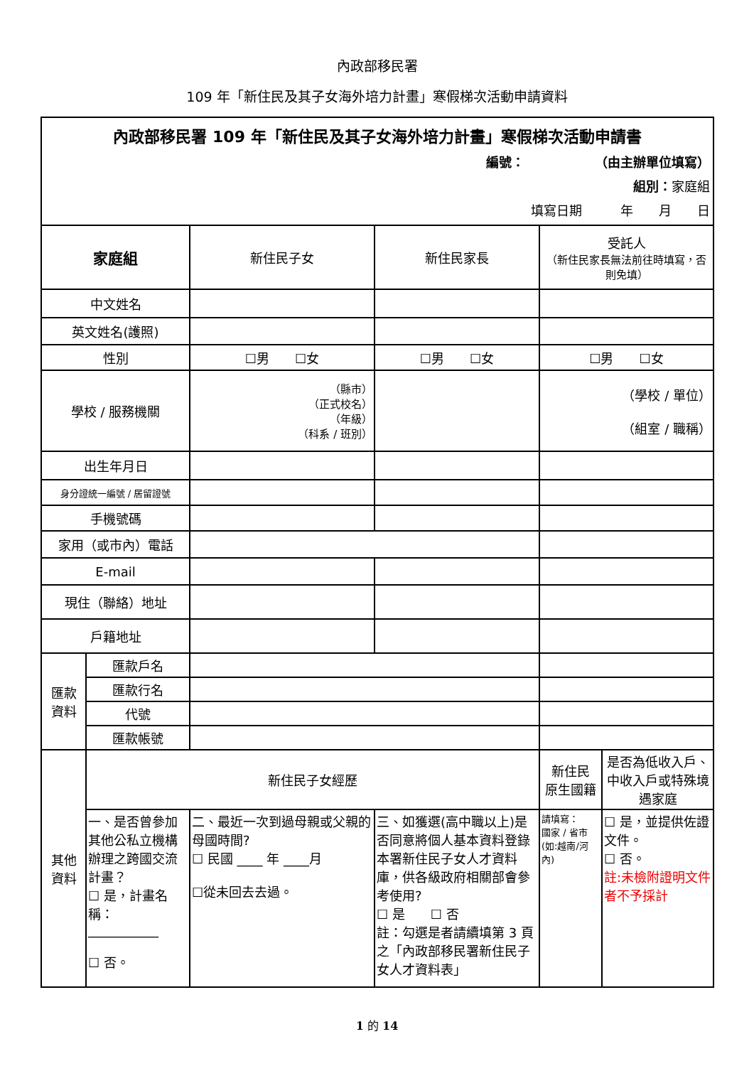內政部移民署
109 年「新住民及其子女海外培力計畫」寒假梯次活動申請資料
| 內政部移民署 109 年「新住民及其子女海外培力計畫」寒假梯次活動申請書 編號： （由主辦單位填寫） 組別： 家庭組 填寫日期 年 月 日 | | | | | |
| 家庭組 | | 新住民子女 | 新住民家長 | 受託人 （新住民家長無法前往時填寫，否則免填） | |
| 中文姓名 | | | | | |
| 英文姓名(護照) | | | | | |
| 性別 | | ☐男 ☐女 | ☐男 ☐女 | ☐男 ☐女 | |
| 學校 / 服務機關 | | （縣市） （正式校名） （年級） （科系 / 班別） | | （學校 / 單位） （組室 / 職稱） | |
| 出生年月日 | | | | | |
| 身分證統一編號 / 居留證號 | | | | | |
| 手機號碼 | | | | | |
| 家用（或市內）電話 | | | | | |
| E-mail | | | | | |
| 現住（聯絡）地址 | | | | | |
| 戶籍地址 | | | | | |
| 匯款 資料 | 匯款戶名 | | | | |
| | 匯款行名 | | | | |
| | 代號 | | | | |
| | 匯款帳號 | | | | |
| 其他 資料 | 新住民子女經歷 | | | 新住民 原生國籍 | 是否為低收入戶、中收入戶或特殊境遇家庭 |
| | 一、是否曾參加其他公私立機構辦理之跨國交流計畫？ ☐ 是，計畫名稱： ___________ ☐ 否。 | 二、最近一次到過母親或父親的母國時間? ☐ 民國 ____ 年 ____月 ☐從未回去去過。 | 三、如獲選(高中職以上)是否同意將個人基本資料登錄本署新住民子女人才資料庫，供各級政府相關部會參考使用? ☐ 是 ☐ 否 註：勾選是者請續填第 3 頁之「內政部移民署新住民子女人才資料表」 | 請填寫： 國家 / 省市 (如:越南/河內) | ☐ 是，並提供佐證文件。 ☐ 否。 註:未檢附證明文件者不予採計 |
1 的 14